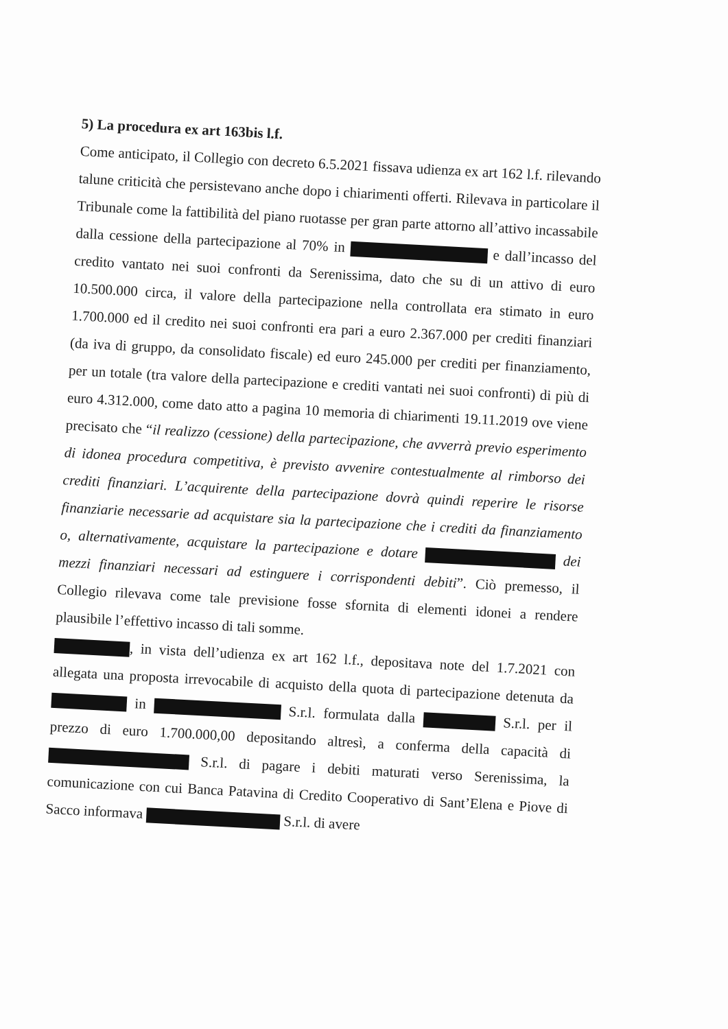5) La procedura ex art 163bis l.f.
Come anticipato, il Collegio con decreto 6.5.2021 fissava udienza ex art 162 l.f. rilevando talune criticità che persistevano anche dopo i chiarimenti offerti. Rilevava in particolare il Tribunale come la fattibilità del piano ruotasse per gran parte attorno all’attivo incassabile dalla cessione della partecipazione al 70% in e dall’incasso del credito vantato nei suoi confronti da Serenissima, dato che su di un attivo di euro 10.500.000 circa, il valore della partecipazione nella controllata era stimato in euro 1.700.000 ed il credito nei suoi confronti era pari a euro 2.367.000 per crediti finanziari (da iva di gruppo, da consolidato fiscale) ed euro 245.000 per crediti per finanziamento, per un totale (tra valore della partecipazione e crediti vantati nei suoi confronti) di più di euro 4.312.000, come dato atto a pagina 10 memoria di chiarimenti 19.11.2019 ove viene precisato che “il realizzo (cessione) della partecipazione, che avverrà previo esperimento di idonea procedura competitiva, è previsto avvenire contestualmente al rimborso dei crediti finanziari. L’acquirente della partecipazione dovrà quindi reperire le risorse finanziarie necessarie ad acquistare sia la partecipazione che i crediti da finanziamento o, alternativamente, acquistare la partecipazione e dotare dei mezzi finanziari necessari ad estinguere i corrispondenti debiti”. Ciò premesso, il Collegio rilevava come tale previsione fosse sfornita di elementi idonei a rendere plausibile l’effettivo incasso di tali somme.
, in vista dell’udienza ex art 162 l.f., depositava note del 1.7.2021 con allegata una proposta irrevocabile di acquisto della quota di partecipazione detenuta da in S.r.l. formulata dalla S.r.l. per il prezzo di euro 1.700.000,00 depositando altresì, a conferma della capacità di S.r.l. di pagare i debiti maturati verso Serenissima, la comunicazione con cui Banca Patavina di Credito Cooperativo di Sant’Elena e Piove di Sacco informava S.r.l. di avere